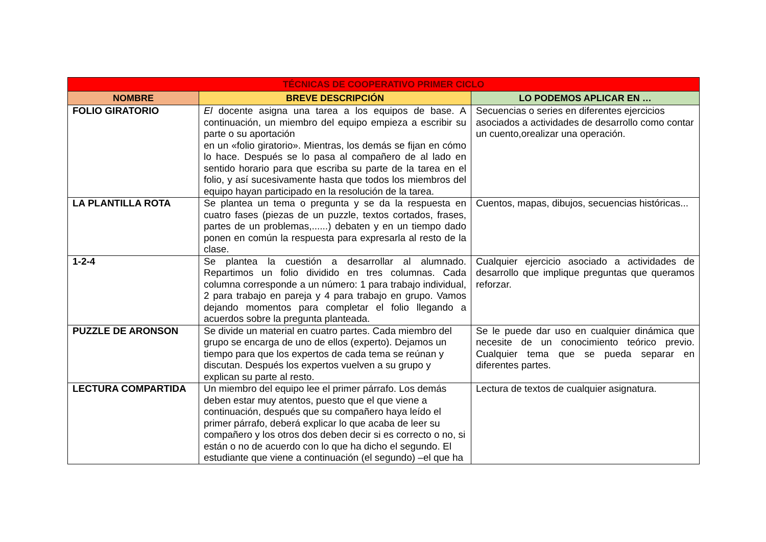| TÉCNICAS DE COOPERATIVO PRIMER CICLO | | |
| --- | --- | --- |
| NOMBRE | BREVE DESCRIPCIÓN | LO PODEMOS APLICAR EN … |
| FOLIO GIRATORIO | El docente asigna una tarea a los equipos de base. A continuación, un miembro del equipo empieza a escribir su parte o su aportación en un «folio giratorio». Mientras, los demás se fijan en cómo lo hace. Después se lo pasa al compañero de al lado en sentido horario para que escriba su parte de la tarea en el folio, y así sucesivamente hasta que todos los miembros del equipo hayan participado en la resolución de la tarea. | Secuencias o series en diferentes ejercicios asociados a actividades de desarrollo como contar un cuento,orealizar una operación. |
| LA PLANTILLA ROTA | Se plantea un tema o pregunta y se da la respuesta en cuatro fases (piezas de un puzzle, textos cortados, frases, partes de un problemas,......) debaten y en un tiempo dado ponen en común la respuesta para expresarla al resto de la clase. | Cuentos, mapas, dibujos, secuencias históricas... |
| 1-2-4 | Se plantea la cuestión a desarrollar al alumnado. Repartimos un folio dividido en tres columnas. Cada columna corresponde a un número: 1 para trabajo individual, 2 para trabajo en pareja y 4 para trabajo en grupo. Vamos dejando momentos para completar el folio llegando a acuerdos sobre la pregunta planteada. | Cualquier ejercicio asociado a actividades de desarrollo que implique preguntas que queramos reforzar. |
| PUZZLE DE ARONSON | Se divide un material en cuatro partes. Cada miembro del grupo se encarga de uno de ellos (experto). Dejamos un tiempo para que los expertos de cada tema se reúnan y discutan. Después los expertos vuelven a su grupo y explican su parte al resto. | Se le puede dar uso en cualquier dinámica que necesite de un conocimiento teórico previo. Cualquier tema que se pueda separar en diferentes partes. |
| LECTURA COMPARTIDA | Un miembro del equipo lee el primer párrafo. Los demás deben estar muy atentos, puesto que el que viene a continuación, después que su compañero haya leído el primer párrafo, deberá explicar lo que acaba de leer su compañero y los otros dos deben decir si es correcto o no, si están o no de acuerdo con lo que ha dicho el segundo. El estudiante que viene a continuación (el segundo) –el que ha | Lectura de textos de cualquier asignatura. |